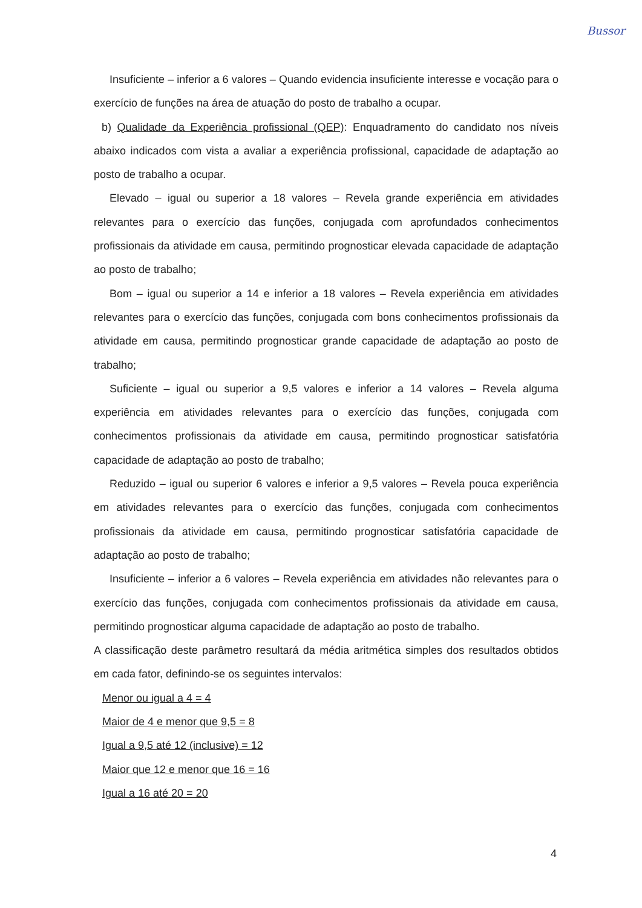Bussor
Insuficiente – inferior a 6 valores – Quando evidencia insuficiente interesse e vocação para o exercício de funções na área de atuação do posto de trabalho a ocupar.
b) Qualidade da Experiência profissional (QEP): Enquadramento do candidato nos níveis abaixo indicados com vista a avaliar a experiência profissional, capacidade de adaptação ao posto de trabalho a ocupar.
Elevado – igual ou superior a 18 valores – Revela grande experiência em atividades relevantes para o exercício das funções, conjugada com aprofundados conhecimentos profissionais da atividade em causa, permitindo prognosticar elevada capacidade de adaptação ao posto de trabalho;
Bom – igual ou superior a 14 e inferior a 18 valores – Revela experiência em atividades relevantes para o exercício das funções, conjugada com bons conhecimentos profissionais da atividade em causa, permitindo prognosticar grande capacidade de adaptação ao posto de trabalho;
Suficiente – igual ou superior a 9,5 valores e inferior a 14 valores – Revela alguma experiência em atividades relevantes para o exercício das funções, conjugada com conhecimentos profissionais da atividade em causa, permitindo prognosticar satisfatória capacidade de adaptação ao posto de trabalho;
Reduzido – igual ou superior 6 valores e inferior a 9,5 valores – Revela pouca experiência em atividades relevantes para o exercício das funções, conjugada com conhecimentos profissionais da atividade em causa, permitindo prognosticar satisfatória capacidade de adaptação ao posto de trabalho;
Insuficiente – inferior a 6 valores – Revela experiência em atividades não relevantes para o exercício das funções, conjugada com conhecimentos profissionais da atividade em causa, permitindo prognosticar alguma capacidade de adaptação ao posto de trabalho.
A classificação deste parâmetro resultará da média aritmética simples dos resultados obtidos em cada fator, definindo-se os seguintes intervalos:
Menor ou igual a 4 = 4
Maior de 4 e menor que 9,5 = 8
Igual a 9,5 até 12 (inclusive) = 12
Maior que 12 e menor que 16 = 16
Igual a 16 até 20 = 20
4